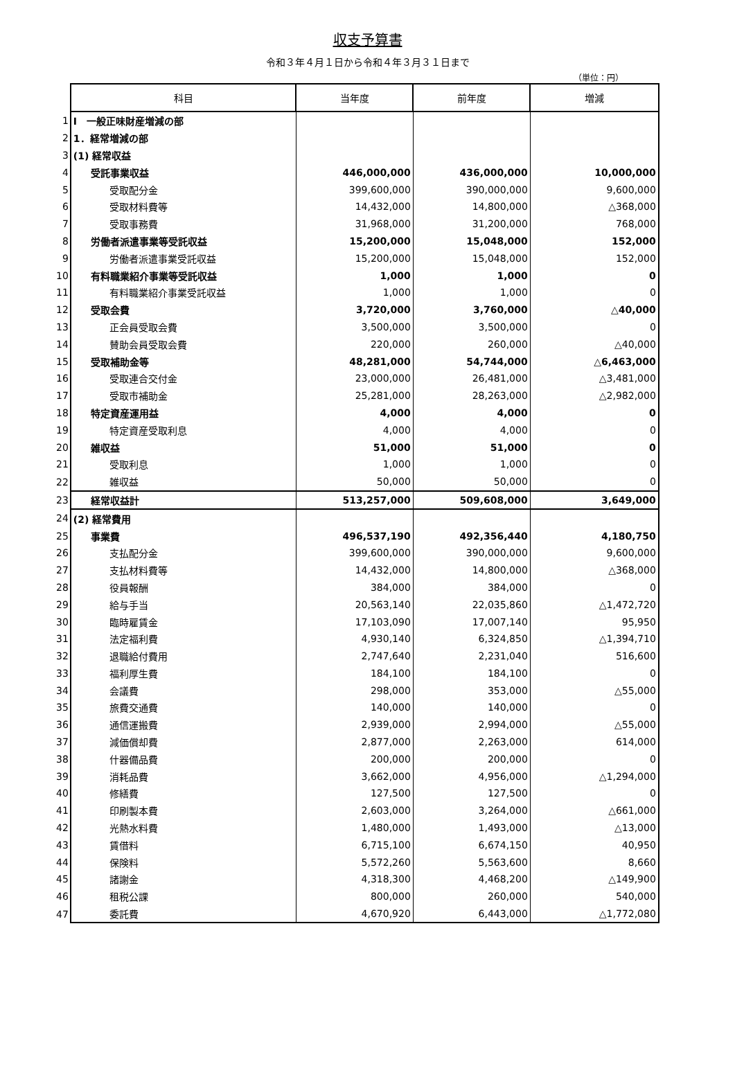収支予算書
令和３年４月１日から令和４年３月３１日まで
（単位：円）
| | 科目 | 当年度 | 前年度 | 増減 |
| 1 | Ⅰ 一般正味財産増減の部 | | | |
| 2 | 1．経常増減の部 | | | |
| 3 | (1) 経常収益 | | | |
| 4 | 受託事業収益 | 446,000,000 | 436,000,000 | 10,000,000 |
| 5 | 受取配分金 | 399,600,000 | 390,000,000 | 9,600,000 |
| 6 | 受取材料費等 | 14,432,000 | 14,800,000 | △368,000 |
| 7 | 受取事務費 | 31,968,000 | 31,200,000 | 768,000 |
| 8 | 労働者派遣事業等受託収益 | 15,200,000 | 15,048,000 | 152,000 |
| 9 | 労働者派遣事業受託収益 | 15,200,000 | 15,048,000 | 152,000 |
| 10 | 有料職業紹介事業等受託収益 | 1,000 | 1,000 | 0 |
| 11 | 有料職業紹介事業受託収益 | 1,000 | 1,000 | 0 |
| 12 | 受取会費 | 3,720,000 | 3,760,000 | △40,000 |
| 13 | 正会員受取会費 | 3,500,000 | 3,500,000 | 0 |
| 14 | 賛助会員受取会費 | 220,000 | 260,000 | △40,000 |
| 15 | 受取補助金等 | 48,281,000 | 54,744,000 | △6,463,000 |
| 16 | 受取連合交付金 | 23,000,000 | 26,481,000 | △3,481,000 |
| 17 | 受取市補助金 | 25,281,000 | 28,263,000 | △2,982,000 |
| 18 | 特定資産運用益 | 4,000 | 4,000 | 0 |
| 19 | 特定資産受取利息 | 4,000 | 4,000 | 0 |
| 20 | 雑収益 | 51,000 | 51,000 | 0 |
| 21 | 受取利息 | 1,000 | 1,000 | 0 |
| 22 | 雑収益 | 50,000 | 50,000 | 0 |
| 23 | 経常収益計 | 513,257,000 | 509,608,000 | 3,649,000 |
| 24 | (2) 経常費用 | | | |
| 25 | 事業費 | 496,537,190 | 492,356,440 | 4,180,750 |
| 26 | 支払配分金 | 399,600,000 | 390,000,000 | 9,600,000 |
| 27 | 支払材料費等 | 14,432,000 | 14,800,000 | △368,000 |
| 28 | 役員報酬 | 384,000 | 384,000 | 0 |
| 29 | 給与手当 | 20,563,140 | 22,035,860 | △1,472,720 |
| 30 | 臨時雇賃金 | 17,103,090 | 17,007,140 | 95,950 |
| 31 | 法定福利費 | 4,930,140 | 6,324,850 | △1,394,710 |
| 32 | 退職給付費用 | 2,747,640 | 2,231,040 | 516,600 |
| 33 | 福利厚生費 | 184,100 | 184,100 | 0 |
| 34 | 会議費 | 298,000 | 353,000 | △55,000 |
| 35 | 旅費交通費 | 140,000 | 140,000 | 0 |
| 36 | 通信運搬費 | 2,939,000 | 2,994,000 | △55,000 |
| 37 | 減価償却費 | 2,877,000 | 2,263,000 | 614,000 |
| 38 | 什器備品費 | 200,000 | 200,000 | 0 |
| 39 | 消耗品費 | 3,662,000 | 4,956,000 | △1,294,000 |
| 40 | 修繕費 | 127,500 | 127,500 | 0 |
| 41 | 印刷製本費 | 2,603,000 | 3,264,000 | △661,000 |
| 42 | 光熱水料費 | 1,480,000 | 1,493,000 | △13,000 |
| 43 | 賃借料 | 6,715,100 | 6,674,150 | 40,950 |
| 44 | 保険料 | 5,572,260 | 5,563,600 | 8,660 |
| 45 | 諸謝金 | 4,318,300 | 4,468,200 | △149,900 |
| 46 | 租税公課 | 800,000 | 260,000 | 540,000 |
| 47 | 委託費 | 4,670,920 | 6,443,000 | △1,772,080 |